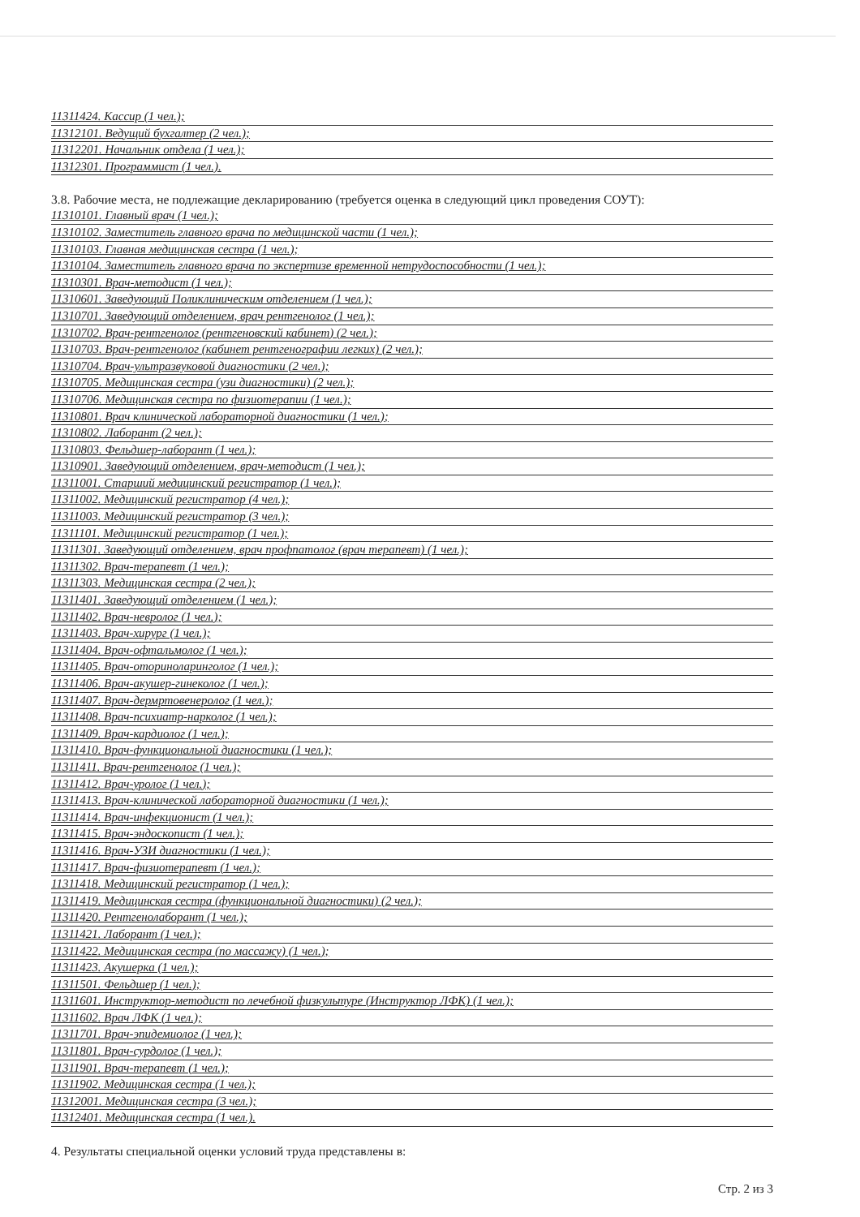11311424. Кассир (1 чел.);
11312101. Ведущий бухгалтер (2 чел.);
11312201. Начальник отдела (1 чел.);
11312301. Программист (1 чел.).
3.8. Рабочие места, не подлежащие декларированию (требуется оценка в следующий цикл проведения СОУТ):
11310101. Главный врач (1 чел.);
11310102. Заместитель главного врача по медицинской части (1 чел.);
11310103. Главная медицинская сестра (1 чел.);
11310104. Заместитель главного врача по экспертизе временной нетрудоспособности (1 чел.);
11310301. Врач-методист (1 чел.);
11310601. Заведующий Поликлиническим отделением (1 чел.);
11310701. Заведующий отделением, врач рентгенолог (1 чел.);
11310702. Врач-рентгенолог (рентгеновский кабинет) (2 чел.);
11310703. Врач-рентгенолог (кабинет рентгенографии легких) (2 чел.);
11310704. Врач-ультразвуковой диагностики (2 чел.);
11310705. Медицинская сестра (узи диагностики) (2 чел.);
11310706. Медицинская сестра по физиотерапии (1 чел.);
11310801. Врач клинической лабораторной диагностики (1 чел.);
11310802. Лаборант (2 чел.);
11310803. Фельдшер-лаборант (1 чел.);
11310901. Заведующий отделением, врач-методист (1 чел.);
11311001. Старший медицинский регистратор (1 чел.);
11311002. Медицинский регистратор (4 чел.);
11311003. Медицинский регистратор (3 чел.);
11311101. Медицинский регистратор (1 чел.);
11311301. Заведующий отделением, врач профпатолог (врач терапевт) (1 чел.);
11311302. Врач-терапевт (1 чел.);
11311303. Медицинская сестра (2 чел.);
11311401. Заведующий отделением (1 чел.);
11311402. Врач-невролог (1 чел.);
11311403. Врач-хирург (1 чел.);
11311404. Врач-офтальмолог (1 чел.);
11311405. Врач-оториноларинголог (1 чел.);
11311406. Врач-акушер-гинеколог (1 чел.);
11311407. Врач-дермртовенеролог (1 чел.);
11311408. Врач-психиатр-нарколог (1 чел.);
11311409. Врач-кардиолог (1 чел.);
11311410. Врач-функциональной диагностики (1 чел.);
11311411. Врач-рентгенолог (1 чел.);
11311412. Врач-уролог (1 чел.);
11311413. Врач-клинической лабораторной диагностики (1 чел.);
11311414. Врач-инфекционист (1 чел.);
11311415. Врач-эндоскопист (1 чел.);
11311416. Врач-УЗИ диагностики (1 чел.);
11311417. Врач-физиотерапевт (1 чел.);
11311418. Медицинский регистратор (1 чел.);
11311419. Медицинская сестра (функциональной диагностики) (2 чел.);
11311420. Рентгенолаборант (1 чел.);
11311421. Лаборант (1 чел.);
11311422. Медицинская сестра (по массажу) (1 чел.);
11311423. Акушерка (1 чел.);
11311501. Фельдшер (1 чел.);
11311601. Инструктор-методист по лечебной физкультуре (Инструктор ЛФК) (1 чел.);
11311602. Врач ЛФК (1 чел.);
11311701. Врач-эпидемиолог (1 чел.);
11311801. Врач-сурдолог (1 чел.);
11311901. Врач-терапевт (1 чел.);
11311902. Медицинская сестра (1 чел.);
11312001. Медицинская сестра (3 чел.);
11312401. Медицинская сестра (1 чел.).
4. Результаты специальной оценки условий труда представлены в:
Стр. 2 из 3